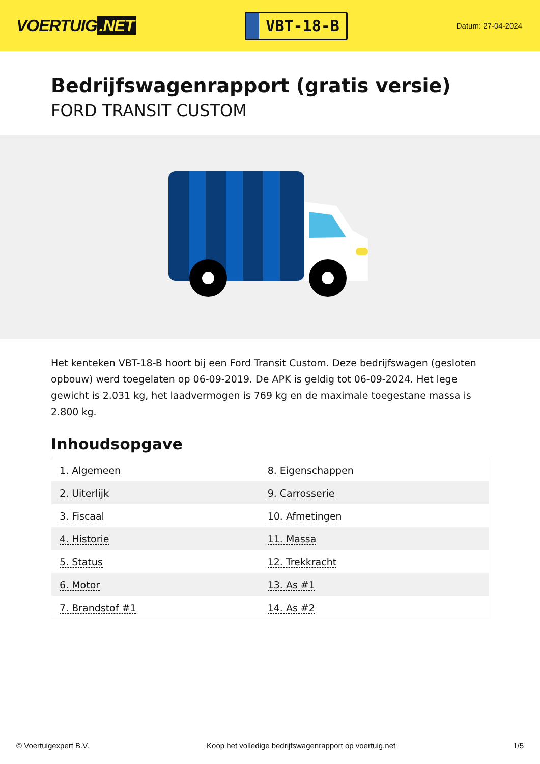VOERTUIG.NET
VBT-18-B
Datum: 27-04-2024
Bedrijfswagenrapport (gratis versie)
FORD TRANSIT CUSTOM
Het kenteken VBT-18-B hoort bij een Ford Transit Custom. Deze bedrijfswagen (gesloten opbouw) werd toegelaten op 06-09-2019. De APK is geldig tot 06-09-2024. Het lege gewicht is 2.031 kg, het laadvermogen is 769 kg en de maximale toegestane massa is 2.800 kg.
Inhoudsopgave
| 1. Algemeen | 8. Eigenschappen |
| 2. Uiterlijk | 9. Carrosserie |
| 3. Fiscaal | 10. Afmetingen |
| 4. Historie | 11. Massa |
| 5. Status | 12. Trekkracht |
| 6. Motor | 13. As #1 |
| 7. Brandstof #1 | 14. As #2 |
© Voertuigexpert B.V. Koop het volledige bedrijfswagenrapport op voertuig.net 1/5